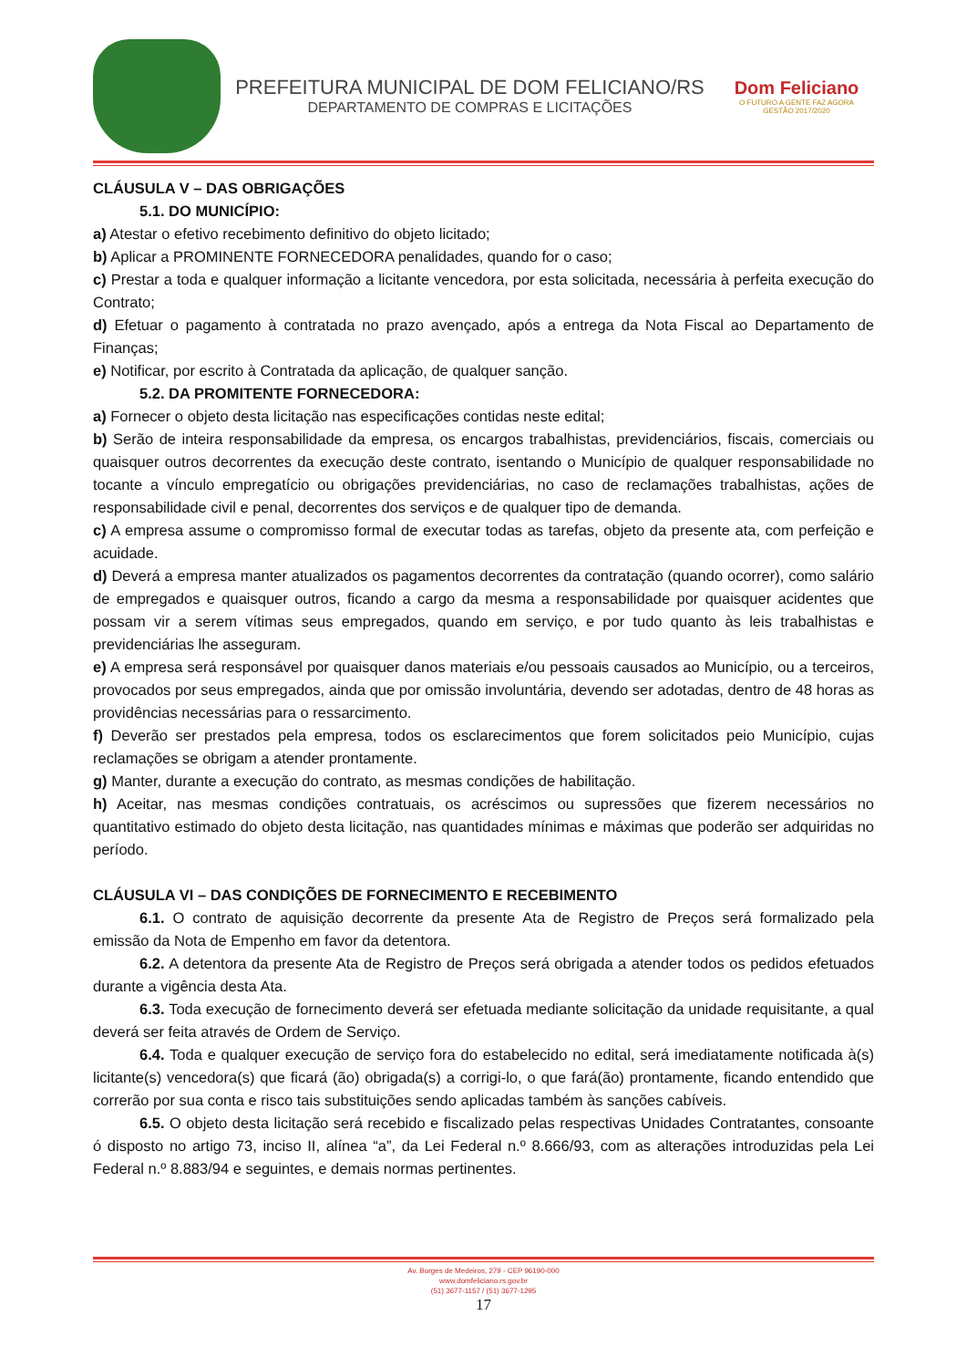PREFEITURA MUNICIPAL DE DOM FELICIANO/RS
DEPARTAMENTO DE COMPRAS E LICITAÇÕES
Dom Feliciano
O FUTURO A GENTE FAZ AGORA
GESTÃO 2017/2020
CLÁUSULA V – DAS OBRIGAÇÕES
5.1. DO MUNICÍPIO:
a) Atestar o efetivo recebimento definitivo do objeto licitado;
b) Aplicar a PROMINENTE FORNECEDORA penalidades, quando for o caso;
c) Prestar a toda e qualquer informação a licitante vencedora, por esta solicitada, necessária à perfeita execução do Contrato;
d) Efetuar o pagamento à contratada no prazo avençado, após a entrega da Nota Fiscal ao Departamento de Finanças;
e) Notificar, por escrito à Contratada da aplicação, de qualquer sanção.
5.2. DA PROMITENTE FORNECEDORA:
a) Fornecer o objeto desta licitação nas especificações contidas neste edital;
b) Serão de inteira responsabilidade da empresa, os encargos trabalhistas, previdenciários, fiscais, comerciais ou quaisquer outros decorrentes da execução deste contrato, isentando o Município de qualquer responsabilidade no tocante a vínculo empregatício ou obrigações previdenciárias, no caso de reclamações trabalhistas, ações de responsabilidade civil e penal, decorrentes dos serviços e de qualquer tipo de demanda.
c) A empresa assume o compromisso formal de executar todas as tarefas, objeto da presente ata, com perfeição e acuidade.
d) Deverá a empresa manter atualizados os pagamentos decorrentes da contratação (quando ocorrer), como salário de empregados e quaisquer outros, ficando a cargo da mesma a responsabilidade por quaisquer acidentes que possam vir a serem vítimas seus empregados, quando em serviço, e por tudo quanto às leis trabalhistas e previdenciárias lhe asseguram.
e) A empresa será responsável por quaisquer danos materiais e/ou pessoais causados ao Município, ou a terceiros, provocados por seus empregados, ainda que por omissão involuntária, devendo ser adotadas, dentro de 48 horas as providências necessárias para o ressarcimento.
f) Deverão ser prestados pela empresa, todos os esclarecimentos que forem solicitados peio Município, cujas reclamações se obrigam a atender prontamente.
g) Manter, durante a execução do contrato, as mesmas condições de habilitação.
h) Aceitar, nas mesmas condições contratuais, os acréscimos ou supressões que fizerem necessários no quantitativo estimado do objeto desta licitação, nas quantidades mínimas e máximas que poderão ser adquiridas no período.
CLÁUSULA VI – DAS CONDIÇÕES DE FORNECIMENTO E RECEBIMENTO
6.1. O contrato de aquisição decorrente da presente Ata de Registro de Preços será formalizado pela emissão da Nota de Empenho em favor da detentora.
6.2. A detentora da presente Ata de Registro de Preços será obrigada a atender todos os pedidos efetuados durante a vigência desta Ata.
6.3. Toda execução de fornecimento deverá ser efetuada mediante solicitação da unidade requisitante, a qual deverá ser feita através de Ordem de Serviço.
6.4. Toda e qualquer execução de serviço fora do estabelecido no edital, será imediatamente notificada à(s) licitante(s) vencedora(s) que ficará (ão) obrigada(s) a corrigi-lo, o que fará(ão) prontamente, ficando entendido que correrão por sua conta e risco tais substituições sendo aplicadas também às sanções cabíveis.
6.5. O objeto desta licitação será recebido e fiscalizado pelas respectivas Unidades Contratantes, consoante ó disposto no artigo 73, inciso II, alínea “a”, da Lei Federal n.º 8.666/93, com as alterações introduzidas pela Lei Federal n.º 8.883/94 e seguintes, e demais normas pertinentes.
Av. Borges de Medeiros, 279 - CEP 96190-000
www.domfeliciano.rs.gov.br
(51) 3677-1157 / (51) 3677-1295
17